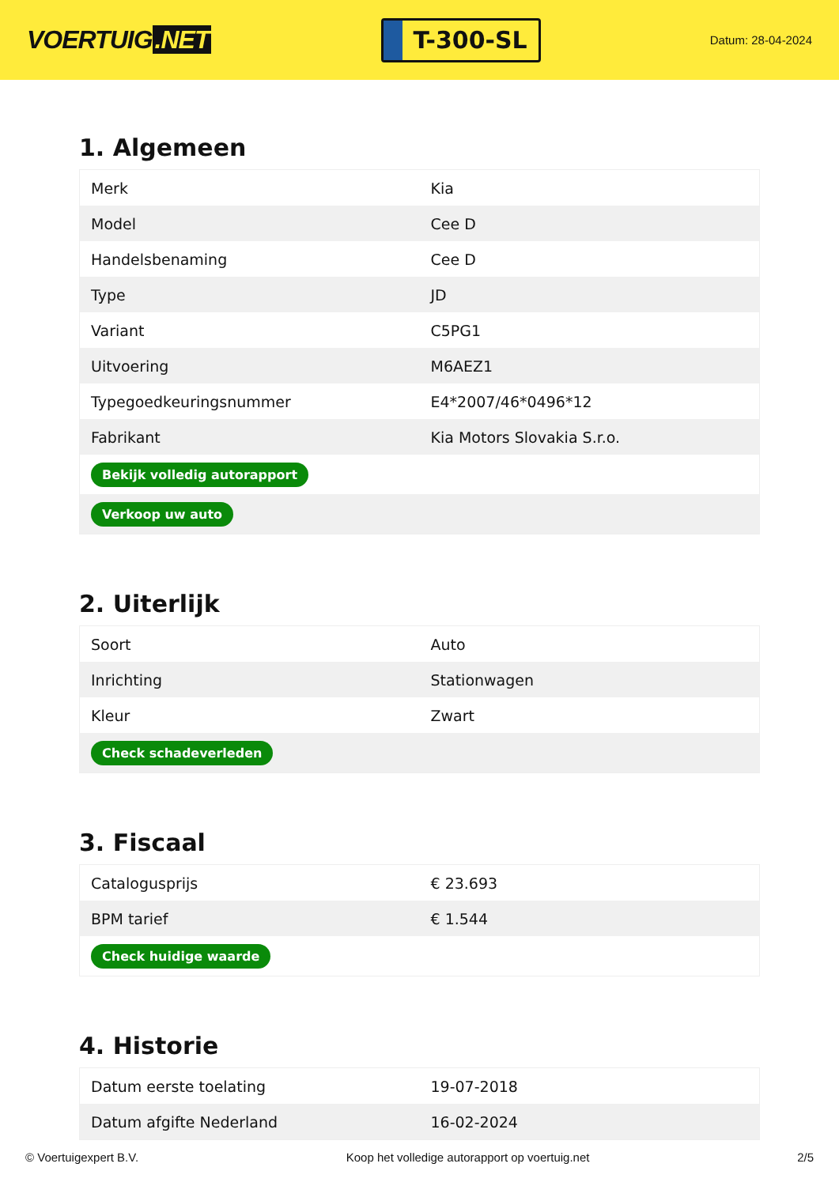VOERTUIG.NET
T-300-SL
Datum: 28-04-2024
1. Algemeen
| Merk | Kia |
| Model | Cee D |
| Handelsbenaming | Cee D |
| Type | JD |
| Variant | C5PG1 |
| Uitvoering | M6AEZ1 |
| Typegoedkeuringsnummer | E4*2007/46*0496*12 |
| Fabrikant | Kia Motors Slovakia S.r.o. |
| Bekijk volledig autorapport | |
| Verkoop uw auto | |
2. Uiterlijk
| Soort | Auto |
| Inrichting | Stationwagen |
| Kleur | Zwart |
| Check schadeverleden | |
3. Fiscaal
| Catalogusprijs | € 23.693 |
| BPM tarief | € 1.544 |
| Check huidige waarde | |
4. Historie
| Datum eerste toelating | 19-07-2018 |
| Datum afgifte Nederland | 16-02-2024 |
© Voertuigexpert B.V. Koop het volledige autorapport op voertuig.net 2/5